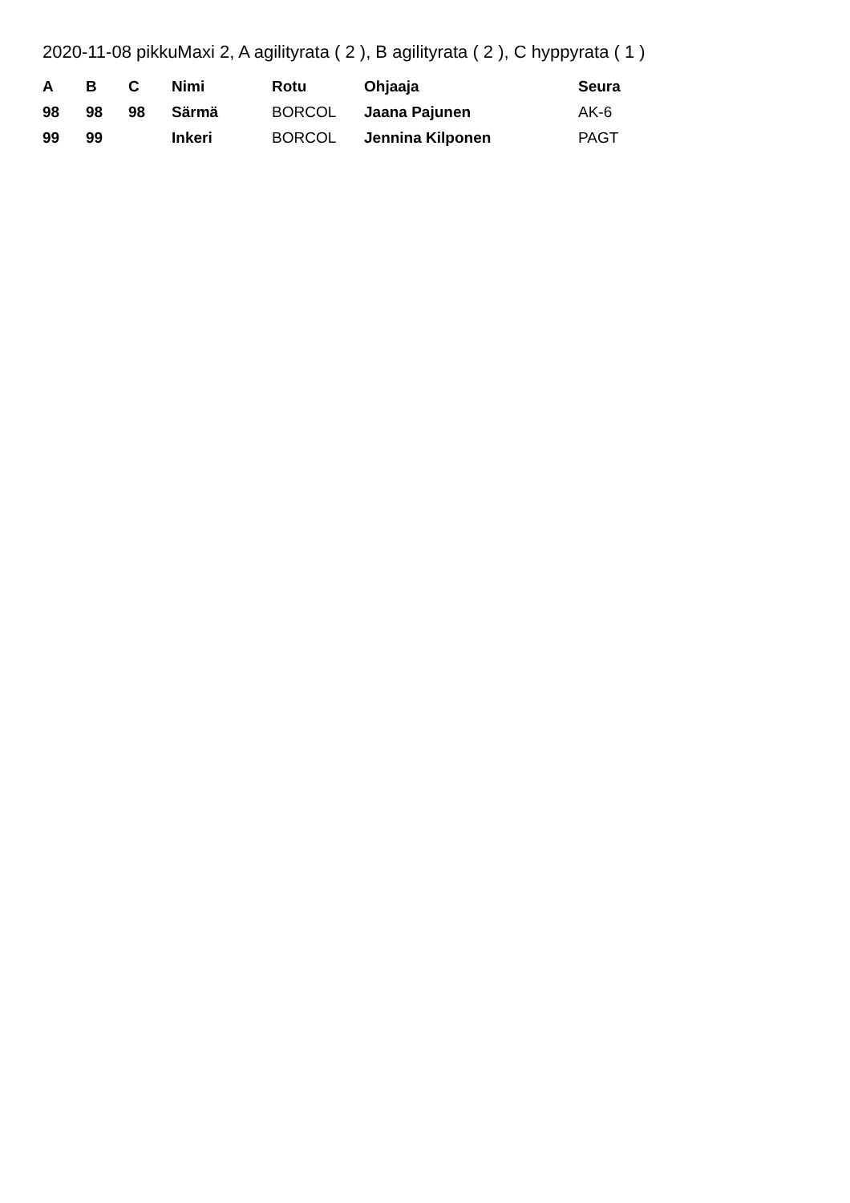2020-11-08 pikkuMaxi 2, A agilityrata ( 2 ), B agilityrata ( 2 ), C hyppyrata ( 1 )
| A | B | C | Nimi | Rotu | Ohjaaja | Seura |
| --- | --- | --- | --- | --- | --- | --- |
| 98 | 98 | 98 | Särmä | BORCOL | Jaana Pajunen | AK-6 |
| 99 | 99 | | Inkeri | BORCOL | Jennina Kilponen | PAGT |